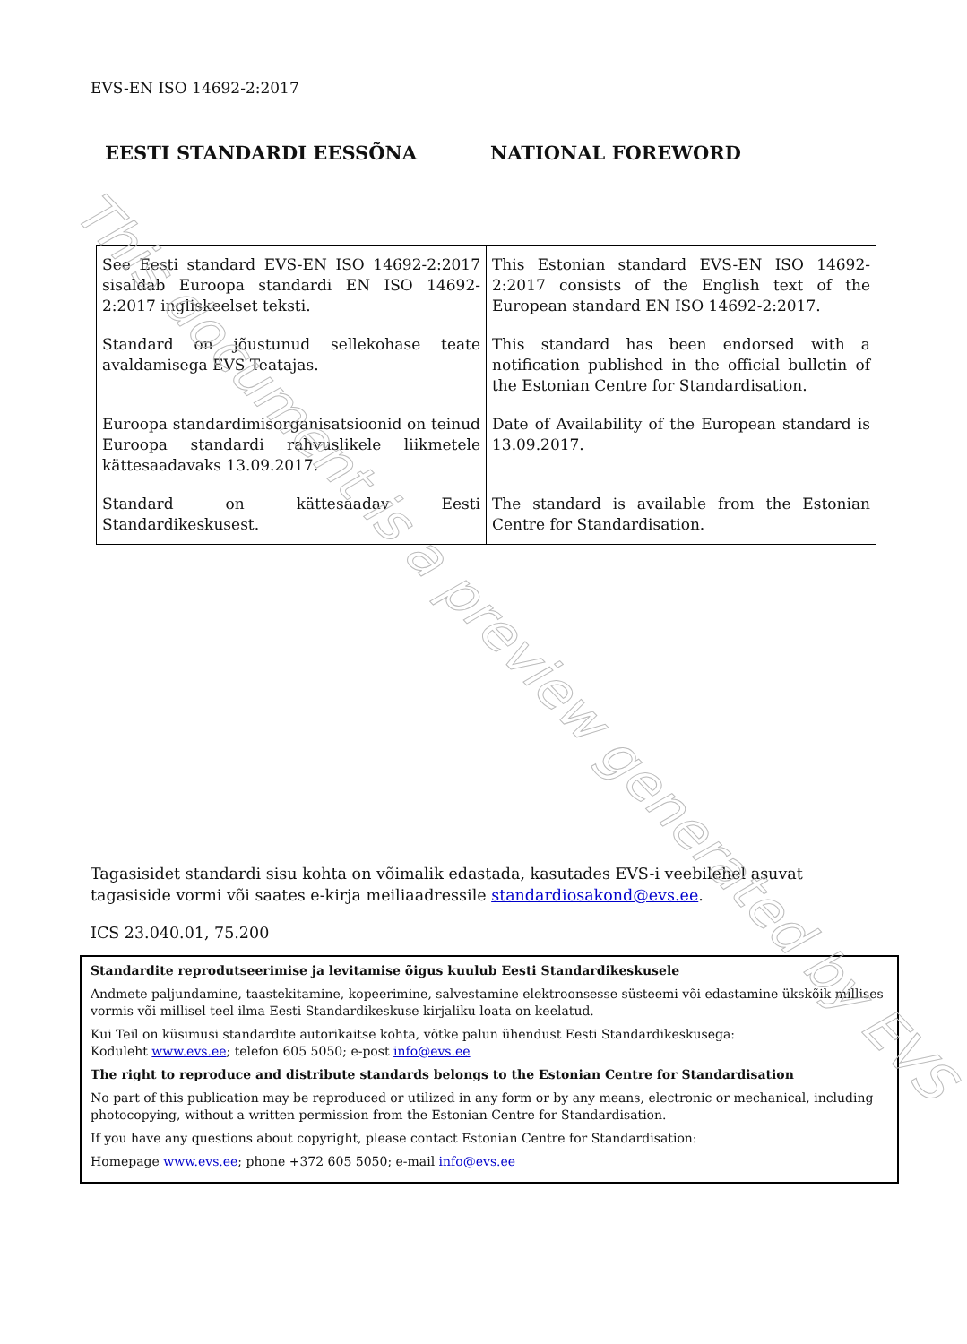EVS-EN ISO 14692-2:2017
EESTI STANDARDI EESSÕNA NATIONAL FOREWORD
| See Eesti standard EVS-EN ISO 14692-2:2017 sisaldab Euroopa standardi EN ISO 14692-2:2017 ingliskeelset teksti. | This Estonian standard EVS-EN ISO 14692-2:2017 consists of the English text of the European standard EN ISO 14692-2:2017. |
| Standard on jõustunud sellekohase teate avaldamisega EVS Teatajas. | This standard has been endorsed with a notification published in the official bulletin of the Estonian Centre for Standardisation. |
| Euroopa standardimisorganisatsioonid on teinud Euroopa standardi rahvuslikele liikmetele kättesaadavaks 13.09.2017. | Date of Availability of the European standard is 13.09.2017. |
| Standard on kättesaadav Eesti Standardikeskusest. | The standard is available from the Estonian Centre for Standardisation. |
Tagasisidet standardi sisu kohta on võimalik edastada, kasutades EVS-i veebilehel asuvat tagasiside vormi või saates e-kirja meiliaadressile standardiosakond@evs.ee.
ICS 23.040.01, 75.200
Standardite reprodutseerimise ja levitamise õigus kuulub Eesti Standardikeskusele
Andmete paljundamine, taastekitamine, kopeerimine, salvestamine elektroonsesse süsteemi või edastamine ükskõik millises vormis või millisel teel ilma Eesti Standardikeskuse kirjaliku loata on keelatud.
Kui Teil on küsimusi standardite autorikaitse kohta, võtke palun ühendust Eesti Standardikeskusega:
Koduleht www.evs.ee; telefon 605 5050; e-post info@evs.ee
The right to reproduce and distribute standards belongs to the Estonian Centre for Standardisation
No part of this publication may be reproduced or utilized in any form or by any means, electronic or mechanical, including photocopying, without a written permission from the Estonian Centre for Standardisation.
If you have any questions about copyright, please contact Estonian Centre for Standardisation:
Homepage www.evs.ee; phone +372 605 5050; e-mail info@evs.ee
This document is a preview generated by EVS